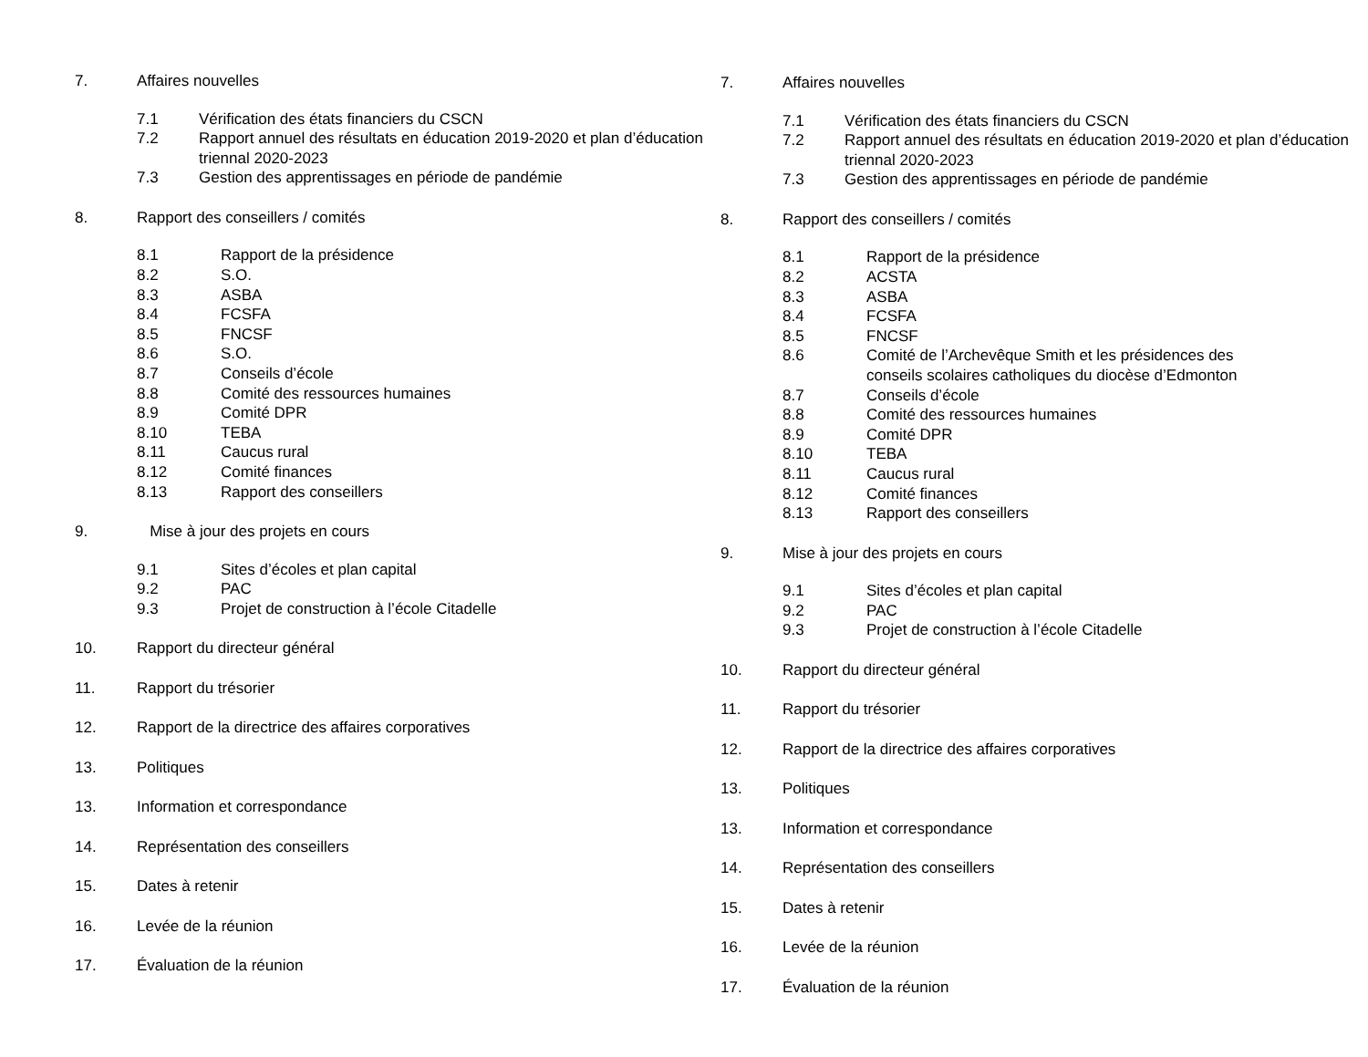7. Affaires nouvelles
7.1 Vérification des états financiers du CSCN
7.2 Rapport annuel des résultats en éducation 2019-2020 et plan d’éducation triennal 2020-2023
7.3 Gestion des apprentissages en période de pandémie
8. Rapport des conseillers / comités
8.1 Rapport de la présidence
8.2 S.O.
8.3 ASBA
8.4 FCSFA
8.5 FNCSF
8.6 S.O.
8.7 Conseils d’école
8.8 Comité des ressources humaines
8.9 Comité DPR
8.10 TEBA
8.11 Caucus rural
8.12 Comité finances
8.13 Rapport des conseillers
9. Mise à jour des projets en cours
9.1 Sites d’écoles et plan capital
9.2 PAC
9.3 Projet de construction à l’école Citadelle
10. Rapport du directeur général
11. Rapport du trésorier
12. Rapport de la directrice des affaires corporatives
13. Politiques
13. Information et correspondance
14. Représentation des conseillers
15. Dates à retenir
16. Levée de la réunion
17. Évaluation de la réunion
7. Affaires nouvelles
7.1 Vérification des états financiers du CSCN
7.2 Rapport annuel des résultats en éducation 2019-2020 et plan d’éducation triennal 2020-2023
7.3 Gestion des apprentissages en période de pandémie
8. Rapport des conseillers / comités
8.1 Rapport de la présidence
8.2 ACSTA
8.3 ASBA
8.4 FCSFA
8.5 FNCSF
8.6 Comité de l’Archevêque Smith et les présidences des conseils scolaires catholiques du diocèse d’Edmonton
8.7 Conseils d’école
8.8 Comité des ressources humaines
8.9 Comité DPR
8.10 TEBA
8.11 Caucus rural
8.12 Comité finances
8.13 Rapport des conseillers
9. Mise à jour des projets en cours
9.1 Sites d’écoles et plan capital
9.2 PAC
9.3 Projet de construction à l’école Citadelle
10. Rapport du directeur général
11. Rapport du trésorier
12. Rapport de la directrice des affaires corporatives
13. Politiques
13. Information et correspondance
14. Représentation des conseillers
15. Dates à retenir
16. Levée de la réunion
17. Évaluation de la réunion